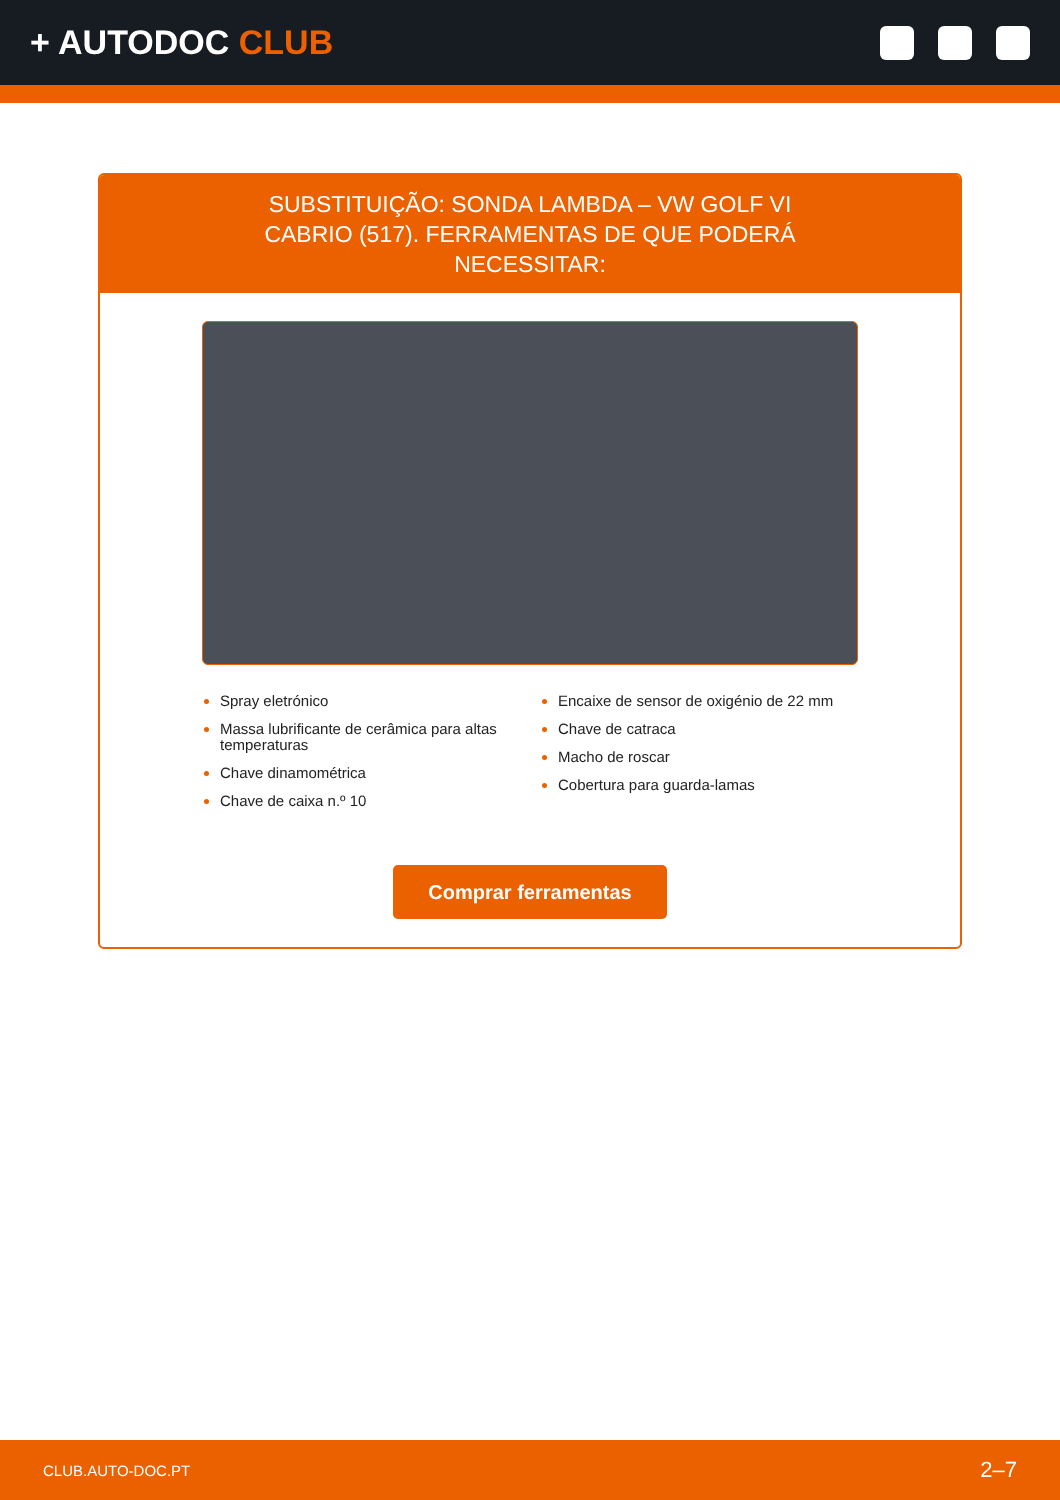+ AUTODOC CLUB
SUBSTITUIÇÃO: SONDA LAMBDA – VW GOLF VI CABRIO (517). FERRAMENTAS DE QUE PODERÁ NECESSITAR:
Spray eletrónico
Massa lubrificante de cerâmica para altas temperaturas
Chave dinamométrica
Chave de caixa n.º 10
Encaixe de sensor de oxigénio de 22 mm
Chave de catraca
Macho de roscar
Cobertura para guarda-lamas
Comprar ferramentas
CLUB.AUTO-DOC.PT 2–7